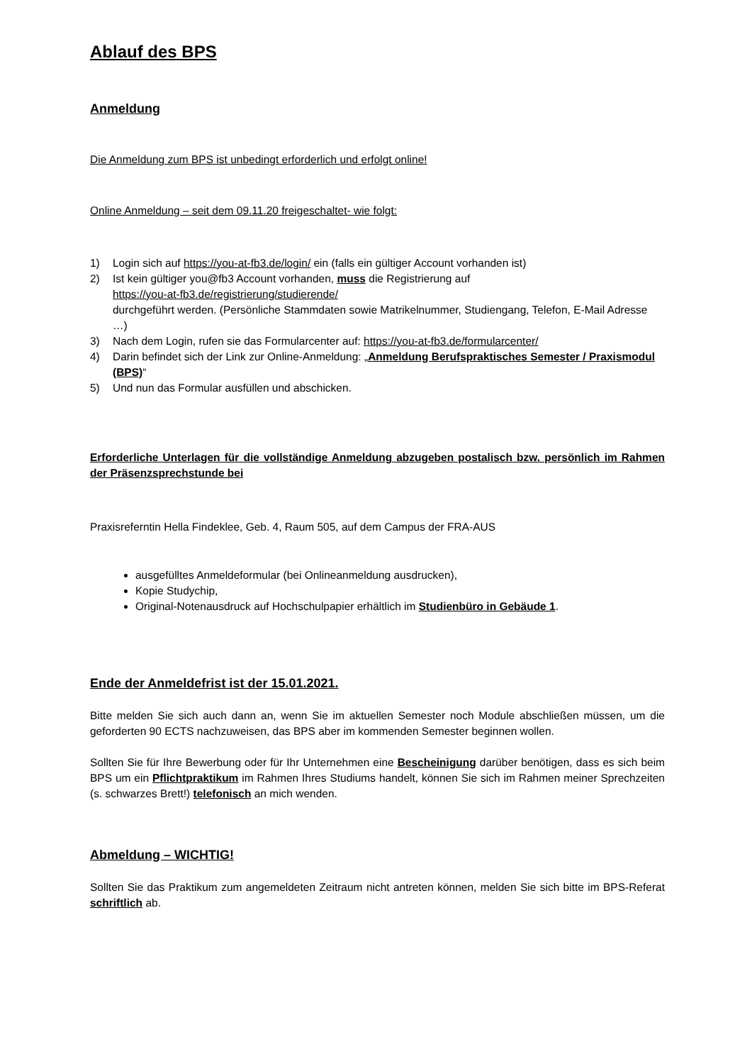Ablauf des BPS
Anmeldung
Die Anmeldung zum BPS ist unbedingt erforderlich und erfolgt online!
Online Anmeldung – seit dem 09.11.20 freigeschaltet- wie folgt:
1) Login sich auf https://you-at-fb3.de/login/ ein (falls ein gültiger Account vorhanden ist)
2) Ist kein gültiger you@fb3 Account vorhanden, muss die Registrierung auf
https://you-at-fb3.de/registrierung/studierende/
durchgeführt werden. (Persönliche Stammdaten sowie Matrikelnummer, Studiengang, Telefon, E-Mail Adresse …)
3) Nach dem Login, rufen sie das Formularcenter auf: https://you-at-fb3.de/formularcenter/
4) Darin befindet sich der Link zur Online-Anmeldung: „Anmeldung Berufspraktisches Semester / Praxismodul (BPS)“
5) Und nun das Formular ausfüllen und abschicken.
Erforderliche Unterlagen für die vollständige Anmeldung abzugeben postalisch bzw. persönlich im Rahmen der Präsenzsprechstunde bei
Praxisreferntin Hella Findeklee, Geb. 4, Raum 505, auf dem Campus der FRA-AUS
ausgefülltes Anmeldeformular (bei Onlineanmeldung ausdrucken),
Kopie Studychip,
Original-Notenausdruck auf Hochschulpapier erhältlich im Studienbüro in Gebäude 1.
Ende der Anmeldefrist ist der 15.01.2021.
Bitte melden Sie sich auch dann an, wenn Sie im aktuellen Semester noch Module abschließen müssen, um die geforderten 90 ECTS nachzuweisen, das BPS aber im kommenden Semester beginnen wollen.
Sollten Sie für Ihre Bewerbung oder für Ihr Unternehmen eine Bescheinigung darüber benötigen, dass es sich beim BPS um ein Pflichtpraktikum im Rahmen Ihres Studiums handelt, können Sie sich im Rahmen meiner Sprechzeiten (s. schwarzes Brett!) telefonisch an mich wenden.
Abmeldung – WICHTIG!
Sollten Sie das Praktikum zum angemeldeten Zeitraum nicht antreten können, melden Sie sich bitte im BPS-Referat schriftlich ab.